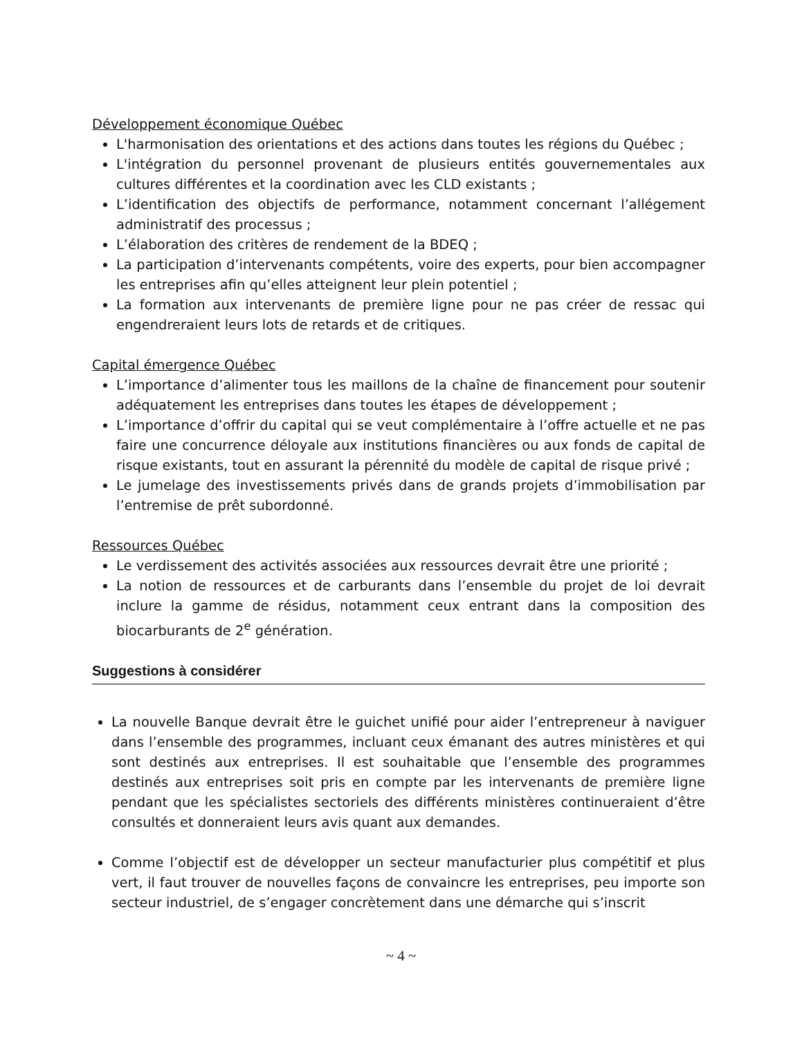Développement économique Québec
L'harmonisation des orientations et des actions dans toutes les régions du Québec ;
L'intégration du personnel provenant de plusieurs entités gouvernementales aux cultures différentes et la coordination avec les CLD existants ;
L’identification des objectifs de performance, notamment concernant l’allégement administratif des processus ;
L’élaboration des critères de rendement de la BDEQ ;
La participation d’intervenants compétents, voire des experts, pour bien accompagner les entreprises afin qu’elles atteignent leur plein potentiel ;
La formation aux intervenants de première ligne pour ne pas créer de ressac qui engendreraient leurs lots de retards et de critiques.
Capital émergence Québec
L’importance d’alimenter tous les maillons de la chaîne de financement pour soutenir adéquatement les entreprises dans toutes les étapes de développement ;
L’importance d’offrir du capital qui se veut complémentaire à l’offre actuelle et ne pas faire une concurrence déloyale aux institutions financières ou aux fonds de capital de risque existants, tout en assurant la pérennité du modèle de capital de risque privé ;
Le jumelage des investissements privés dans de grands projets d’immobilisation par l’entremise de prêt subordonné.
Ressources Québec
Le verdissement des activités associées aux ressources devrait être une priorité ;
La notion de ressources et de carburants dans l’ensemble du projet de loi devrait inclure la gamme de résidus, notamment ceux entrant dans la composition des biocarburants de 2<sup>e</sup> génération.
Suggestions à considérer
La nouvelle Banque devrait être le guichet unifié pour aider l’entrepreneur à naviguer dans l’ensemble des programmes, incluant ceux émanant des autres ministères et qui sont destinés aux entreprises. Il est souhaitable que l’ensemble des programmes destinés aux entreprises soit pris en compte par les intervenants de première ligne pendant que les spécialistes sectoriels des différents ministères continueraient d’être consultés et donneraient leurs avis quant aux demandes.
Comme l’objectif est de développer un secteur manufacturier plus compétitif et plus vert, il faut trouver de nouvelles façons de convaincre les entreprises, peu importe son secteur industriel, de s’engager concrètement dans une démarche qui s’inscrit
~ 4 ~